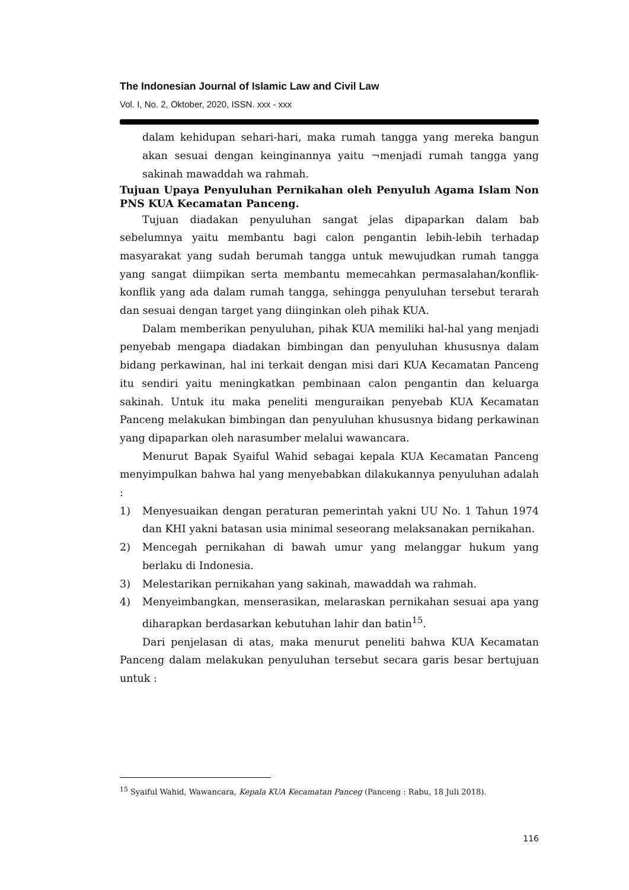The Indonesian Journal of Islamic Law and Civil Law
Vol. I, No. 2, Oktober, 2020, ISSN. xxx - xxx
dalam kehidupan sehari-hari, maka rumah tangga yang mereka bangun akan sesuai dengan keinginannya yaitu ¬menjadi rumah tangga yang sakinah mawaddah wa rahmah.
Tujuan Upaya Penyuluhan Pernikahan oleh Penyuluh Agama Islam Non PNS KUA Kecamatan Panceng.
Tujuan diadakan penyuluhan sangat jelas dipaparkan dalam bab sebelumnya yaitu membantu bagi calon pengantin lebih-lebih terhadap masyarakat yang sudah berumah tangga untuk mewujudkan rumah tangga yang sangat diimpikan serta membantu memecahkan permasalahan/konflik-konflik yang ada dalam rumah tangga, sehingga penyuluhan tersebut terarah dan sesuai dengan target yang diinginkan oleh pihak KUA.
Dalam memberikan penyuluhan, pihak KUA memiliki hal-hal yang menjadi penyebab mengapa diadakan bimbingan dan penyuluhan khususnya dalam bidang perkawinan, hal ini terkait dengan misi dari KUA Kecamatan Panceng itu sendiri yaitu meningkatkan pembinaan calon pengantin dan keluarga sakinah. Untuk itu maka peneliti menguraikan penyebab KUA Kecamatan Panceng melakukan bimbingan dan penyuluhan khususnya bidang perkawinan yang dipaparkan oleh narasumber melalui wawancara.
Menurut Bapak Syaiful Wahid sebagai kepala KUA Kecamatan Panceng menyimpulkan bahwa hal yang menyebabkan dilakukannya penyuluhan adalah :
1) Menyesuaikan dengan peraturan pemerintah yakni UU No. 1 Tahun 1974 dan KHI yakni batasan usia minimal seseorang melaksanakan pernikahan.
2) Mencegah pernikahan di bawah umur yang melanggar hukum yang berlaku di Indonesia.
3) Melestarikan pernikahan yang sakinah, mawaddah wa rahmah.
4) Menyeimbangkan, menserasikan, melaraskan pernikahan sesuai apa yang diharapkan berdasarkan kebutuhan lahir dan batin<sup>15</sup>.
Dari penjelasan di atas, maka menurut peneliti bahwa KUA Kecamatan Panceng dalam melakukan penyuluhan tersebut secara garis besar bertujuan untuk :
<sup>15</sup> Syaiful Wahid, Wawancara, Kepala KUA Kecamatan Panceg (Panceng : Rabu, 18 Juli 2018).
116